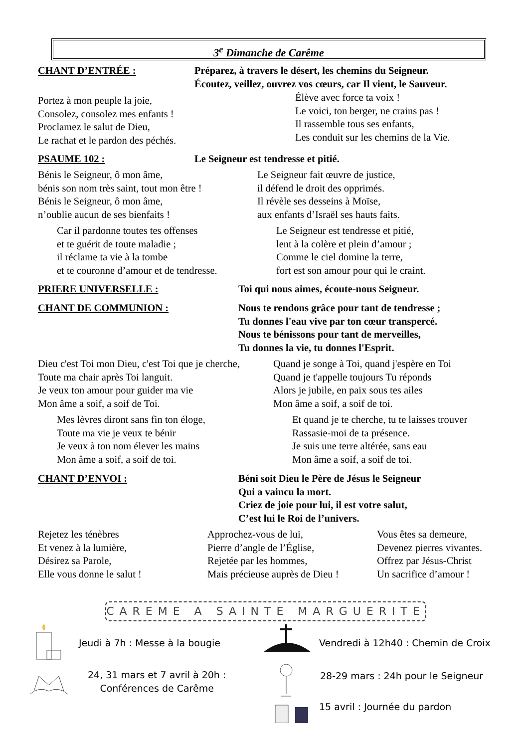3<sup>e</sup> Dimanche de Carême
CHANT D’ENTRÉE :
Préparez, à travers le désert, les chemins du Seigneur.
Écoutez, veillez, ouvrez vos cœurs, car Il vient, le Sauveur.
Portez à mon peuple la joie,
Consolez, consolez mes enfants !
Proclamez le salut de Dieu,
Le rachat et le pardon des péchés.
Élève avec force ta voix !
Le voici, ton berger, ne crains pas !
Il rassemble tous ses enfants,
Les conduit sur les chemins de la Vie.
PSAUME 102 :
Le Seigneur est tendresse et pitié.
Bénis le Seigneur, ô mon âme,
bénis son nom très saint, tout mon être !
Bénis le Seigneur, ô mon âme,
n’oublie aucun de ses bienfaits !
Le Seigneur fait œuvre de justice,
il défend le droit des opprimés.
Il révèle ses desseins à Moïse,
aux enfants d’Israël ses hauts faits.
Car il pardonne toutes tes offenses
et te guérit de toute maladie ;
il réclame ta vie à la tombe
et te couronne d’amour et de tendresse.
Le Seigneur est tendresse et pitié,
lent à la colère et plein d’amour ;
Comme le ciel domine la terre,
fort est son amour pour qui le craint.
PRIERE UNIVERSELLE :
Toi qui nous aimes, écoute-nous Seigneur.
CHANT DE COMMUNION :
Nous te rendons grâce pour tant de tendresse ;
Tu donnes l'eau vive par ton cœur transpercé.
Nous te bénissons pour tant de merveilles,
Tu donnes la vie, tu donnes l'Esprit.
Dieu c'est Toi mon Dieu, c'est Toi que je cherche,
Toute ma chair après Toi languit.
Je veux ton amour pour guider ma vie
Mon âme a soif, a soif de Toi.
Quand je songe à Toi, quand j'espère en Toi
Quand je t'appelle toujours Tu réponds
Alors je jubile, en paix sous tes ailes
Mon âme a soif, a soif de toi.
Mes lèvres diront sans fin ton éloge,
Toute ma vie je veux te bénir
Je veux à ton nom élever les mains
Mon âme a soif, a soif de toi.
Et quand je te cherche, tu te laisses trouver
Rassasie-moi de ta présence.
Je suis une terre altérée, sans eau
Mon âme a soif, a soif de toi.
CHANT D’ENVOI :
Béni soit Dieu le Père de Jésus le Seigneur
Qui a vaincu la mort.
Criez de joie pour lui, il est votre salut,
C’est lui le Roi de l’univers.
Rejetez les ténèbres
Et venez à la lumière,
Désirez sa Parole,
Elle vous donne le salut !
Approchez-vous de lui,
Pierre d’angle de l’Église,
Rejetée par les hommes,
Mais précieuse auprès de Dieu !
Vous êtes sa demeure,
Devenez pierres vivantes.
Offrez par Jésus-Christ
Un sacrifice d’amour !
CAREME A SAINTE MARGUERITE
Jeudi à 7h : Messe à la bougie
Vendredi à 12h40 : Chemin de Croix
24, 31 mars et 7 avril à 20h :
Conférences de Carême
28-29 mars : 24h pour le Seigneur
15 avril : Journée du pardon